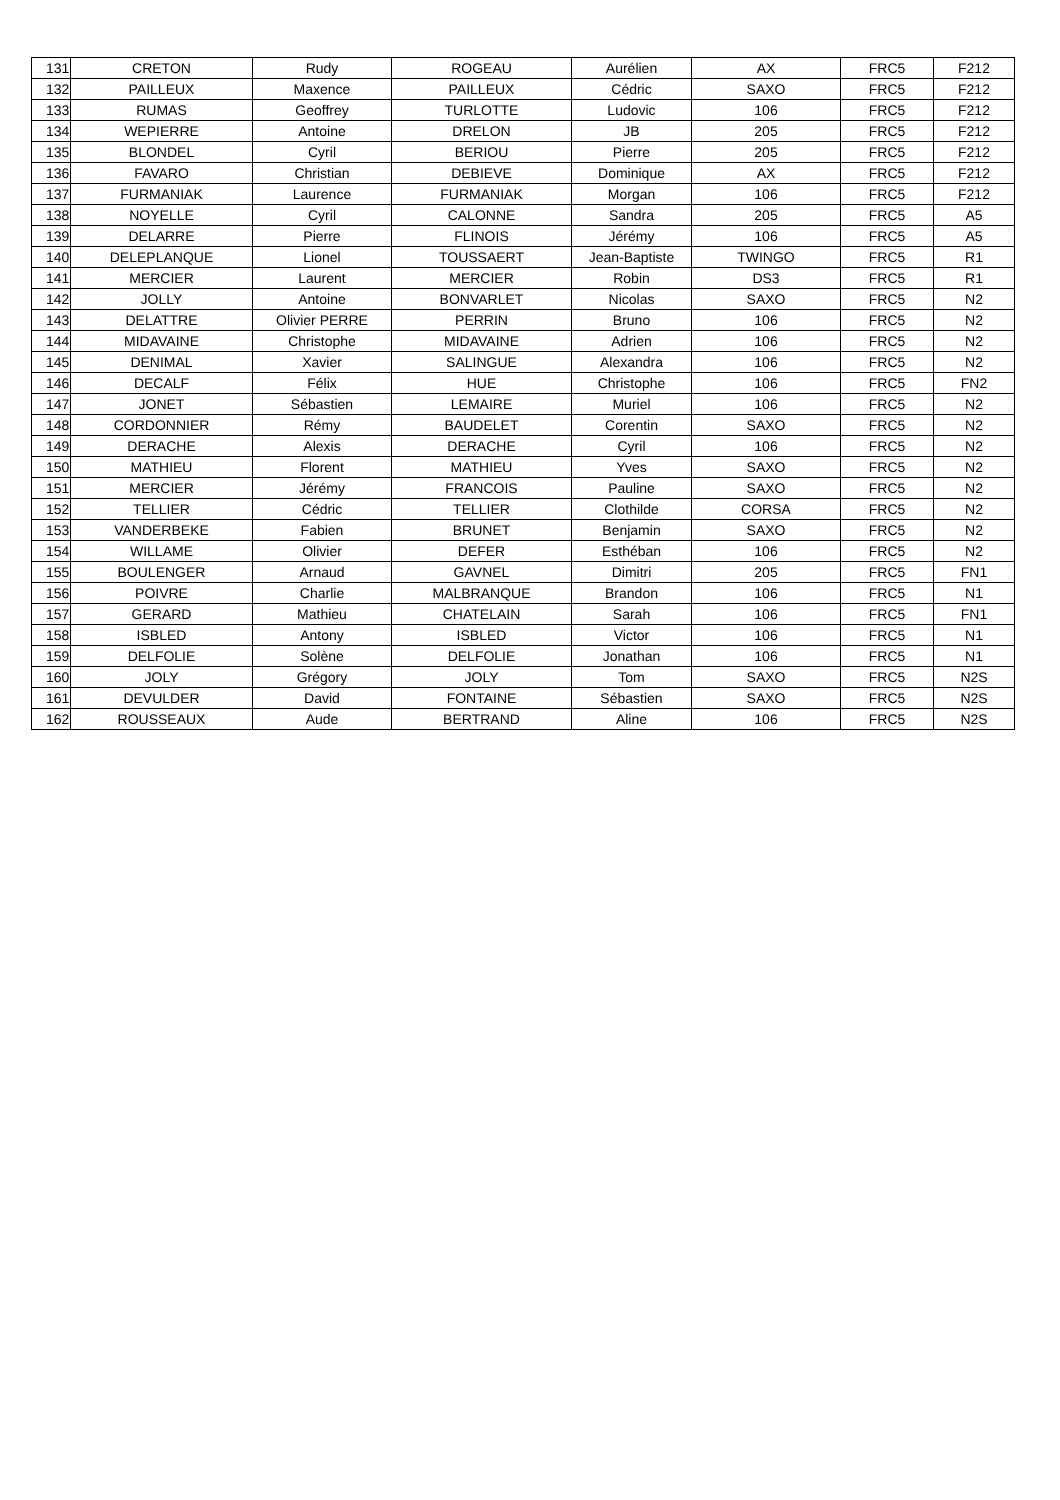| 131 | CRETON | Rudy | ROGEAU | Aurélien | AX | FRC5 | F212 |
| 132 | PAILLEUX | Maxence | PAILLEUX | Cédric | SAXO | FRC5 | F212 |
| 133 | RUMAS | Geoffrey | TURLOTTE | Ludovic | 106 | FRC5 | F212 |
| 134 | WEPIERRE | Antoine | DRELON | JB | 205 | FRC5 | F212 |
| 135 | BLONDEL | Cyril | BERIOU | Pierre | 205 | FRC5 | F212 |
| 136 | FAVARO | Christian | DEBIEVE | Dominique | AX | FRC5 | F212 |
| 137 | FURMANIAK | Laurence | FURMANIAK | Morgan | 106 | FRC5 | F212 |
| 138 | NOYELLE | Cyril | CALONNE | Sandra | 205 | FRC5 | A5 |
| 139 | DELARRE | Pierre | FLINOIS | Jérémy | 106 | FRC5 | A5 |
| 140 | DELEPLANQUE | Lionel | TOUSSAERT | Jean-Baptiste | TWINGO | FRC5 | R1 |
| 141 | MERCIER | Laurent | MERCIER | Robin | DS3 | FRC5 | R1 |
| 142 | JOLLY | Antoine | BONVARLET | Nicolas | SAXO | FRC5 | N2 |
| 143 | DELATTRE | Olivier PERRE | PERRIN | Bruno | 106 | FRC5 | N2 |
| 144 | MIDAVAINE | Christophe | MIDAVAINE | Adrien | 106 | FRC5 | N2 |
| 145 | DENIMAL | Xavier | SALINGUE | Alexandra | 106 | FRC5 | N2 |
| 146 | DECALF | Félix | HUE | Christophe | 106 | FRC5 | FN2 |
| 147 | JONET | Sébastien | LEMAIRE | Muriel | 106 | FRC5 | N2 |
| 148 | CORDONNIER | Rémy | BAUDELET | Corentin | SAXO | FRC5 | N2 |
| 149 | DERACHE | Alexis | DERACHE | Cyril | 106 | FRC5 | N2 |
| 150 | MATHIEU | Florent | MATHIEU | Yves | SAXO | FRC5 | N2 |
| 151 | MERCIER | Jérémy | FRANCOIS | Pauline | SAXO | FRC5 | N2 |
| 152 | TELLIER | Cédric | TELLIER | Clothilde | CORSA | FRC5 | N2 |
| 153 | VANDERBEKE | Fabien | BRUNET | Benjamin | SAXO | FRC5 | N2 |
| 154 | WILLAME | Olivier | DEFER | Esthéban | 106 | FRC5 | N2 |
| 155 | BOULENGER | Arnaud | GAVNEL | Dimitri | 205 | FRC5 | FN1 |
| 156 | POIVRE | Charlie | MALBRANQUE | Brandon | 106 | FRC5 | N1 |
| 157 | GERARD | Mathieu | CHATELAIN | Sarah | 106 | FRC5 | FN1 |
| 158 | ISBLED | Antony | ISBLED | Victor | 106 | FRC5 | N1 |
| 159 | DELFOLIE | Solène | DELFOLIE | Jonathan | 106 | FRC5 | N1 |
| 160 | JOLY | Grégory | JOLY | Tom | SAXO | FRC5 | N2S |
| 161 | DEVULDER | David | FONTAINE | Sébastien | SAXO | FRC5 | N2S |
| 162 | ROUSSEAUX | Aude | BERTRAND | Aline | 106 | FRC5 | N2S |